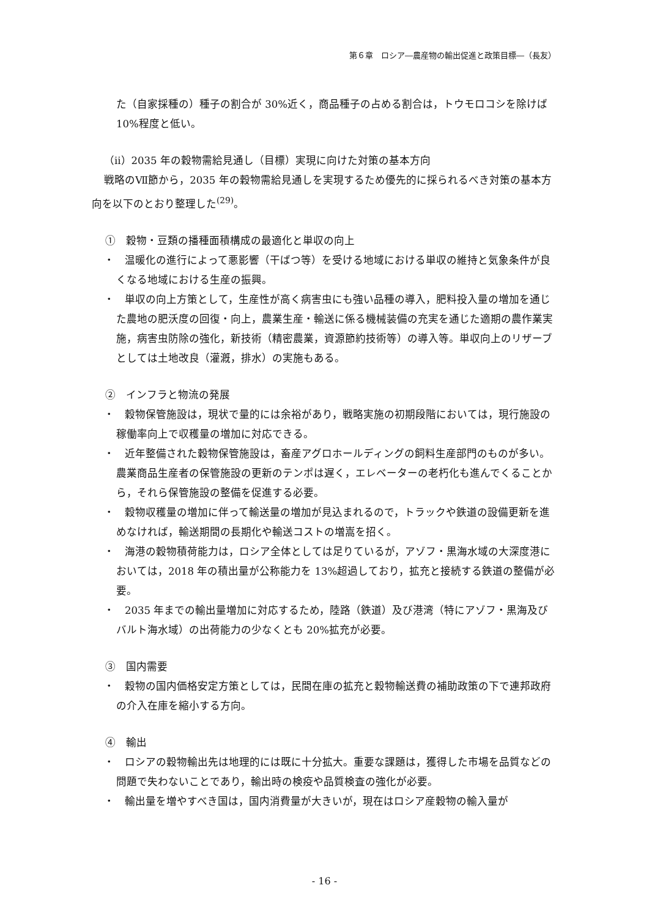第６章　ロシア―農産物の輸出促進と政策目標―（長友）
た（自家採種の）種子の割合が 30%近く，商品種子の占める割合は，トウモロコシを除けば 10%程度と低い。
（ⅱ）2035 年の穀物需給見通し（目標）実現に向けた対策の基本方向
戦略のⅦ節から，2035 年の穀物需給見通しを実現するため優先的に採られるべき対策の基本方向を以下のとおり整理した<sup>(29)</sup>。
①　穀物・豆類の播種面積構成の最適化と単収の向上
・　温暖化の進行によって悪影響（干ばつ等）を受ける地域における単収の維持と気象条件が良くなる地域における生産の振興。
・　単収の向上方策として，生産性が高く病害虫にも強い品種の導入，肥料投入量の増加を通じた農地の肥沃度の回復・向上，農業生産・輸送に係る機械装備の充実を通じた適期の農作業実施，病害虫防除の強化，新技術（精密農業，資源節約技術等）の導入等。単収向上のリザーブとしては土地改良（灌漑，排水）の実施もある。
②　インフラと物流の発展
・　穀物保管施設は，現状で量的には余裕があり，戦略実施の初期段階においては，現行施設の稼働率向上で収穫量の増加に対応できる。
・　近年整備された穀物保管施設は，畜産アグロホールディングの飼料生産部門のものが多い。農業商品生産者の保管施設の更新のテンポは遅く，エレベーターの老朽化も進んでくることから，それら保管施設の整備を促進する必要。
・　穀物収穫量の増加に伴って輸送量の増加が見込まれるので，トラックや鉄道の設備更新を進めなければ，輸送期間の長期化や輸送コストの増嵩を招く。
・　海港の穀物積荷能力は，ロシア全体としては足りているが，アゾフ・黒海水域の大深度港においては，2018 年の積出量が公称能力を 13%超過しており，拡充と接続する鉄道の整備が必要。
・　2035 年までの輸出量増加に対応するため，陸路（鉄道）及び港湾（特にアゾフ・黒海及びバルト海水域）の出荷能力の少なくとも 20%拡充が必要。
③　国内需要
・　穀物の国内価格安定方策としては，民間在庫の拡充と穀物輸送費の補助政策の下で連邦政府の介入在庫を縮小する方向。
④　輸出
・　ロシアの穀物輸出先は地理的には既に十分拡大。重要な課題は，獲得した市場を品質などの問題で失わないことであり，輸出時の検疫や品質検査の強化が必要。
・　輸出量を増やすべき国は，国内消費量が大きいが，現在はロシア産穀物の輸入量が
- 16 -